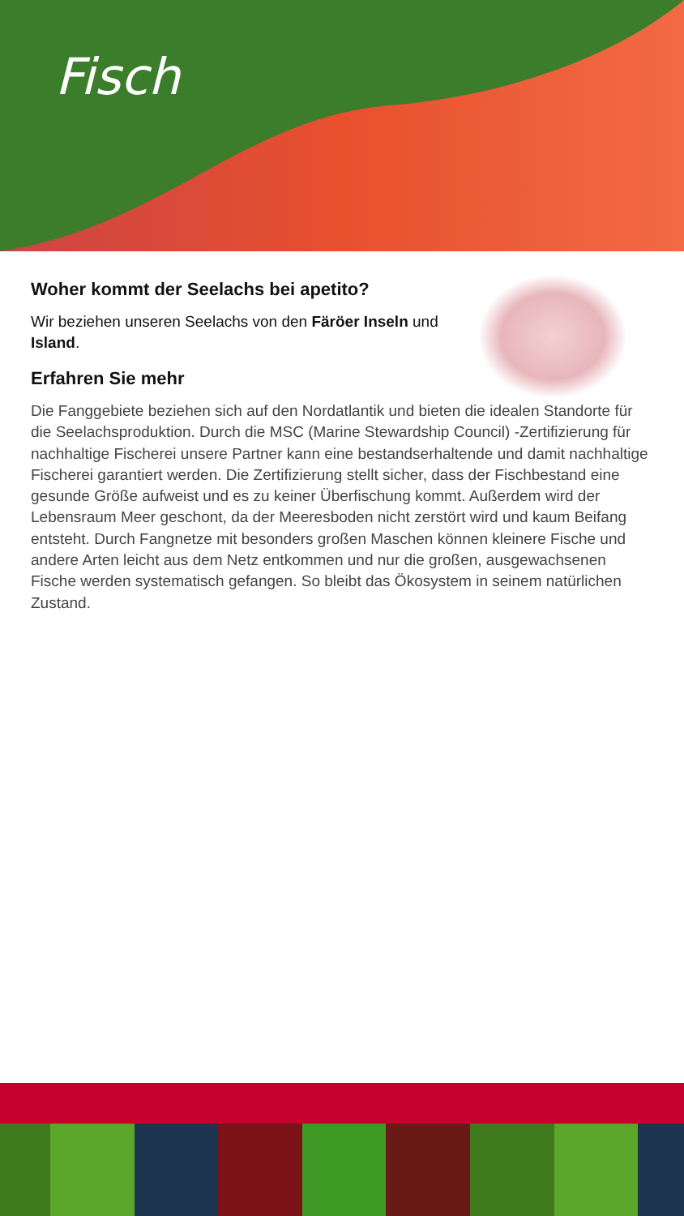Fisch
Woher kommt der Seelachs bei apetito?
Wir beziehen unseren Seelachs von den Färöer Inseln und Island.
Erfahren Sie mehr
Die Fanggebiete beziehen sich auf den Nordatlantik und bieten die idealen Standorte für die Seelachsproduktion. Durch die MSC (Marine Stewardship Council) -Zertifizierung für nachhaltige Fischerei unsere Partner kann eine bestandserhaltende und damit nachhaltige Fischerei garantiert werden. Die Zertifizierung stellt sicher, dass der Fischbestand eine gesunde Größe aufweist und es zu keiner Überfischung kommt. Außerdem wird der Lebensraum Meer geschont, da der Meeresboden nicht zerstört wird und kaum Beifang entsteht. Durch Fangnetze mit besonders großen Maschen können kleinere Fische und andere Arten leicht aus dem Netz entkommen und nur die großen, ausgewachsenen Fische werden systematisch gefangen. So bleibt das Ökosystem in seinem natürlichen Zustand.